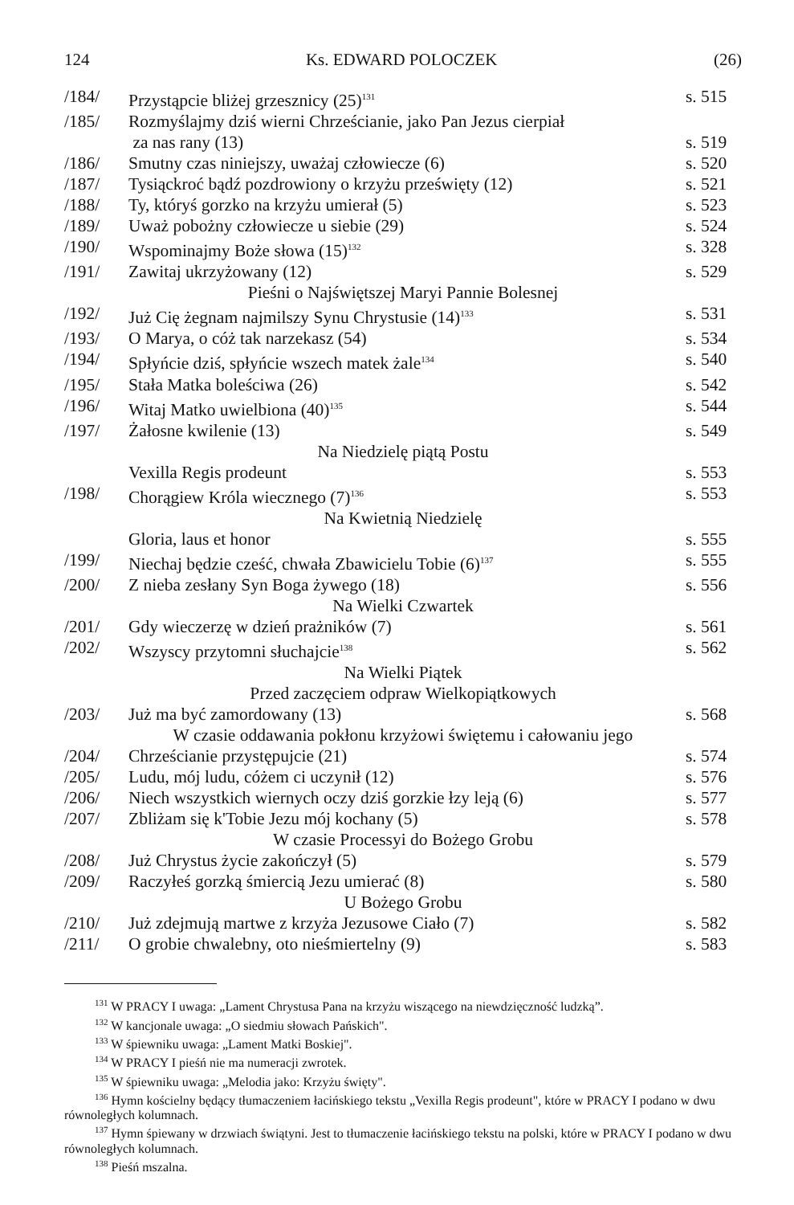124 Ks. EDWARD POLOCZEK (26)
| /184/ | Przystąpcie bliżej grzesznicy (25)<sup>131</sup> | s. 515 |
| /185/ | Rozmyślajmy dziś wierni Chrześcianie, jako Pan Jezus cierpiał za nas rany (13) | s. 519 |
| /186/ | Smutny czas niniejszy, uważaj człowiecze (6) | s. 520 |
| /187/ | Tysiąckroć bądź pozdrowiony o krzyżu prześwięty (12) | s. 521 |
| /188/ | Ty, któryś gorzko na krzyżu umierał (5) | s. 523 |
| /189/ | Uważ pobożny człowiecze u siebie (29) | s. 524 |
| /190/ | Wspominajmy Boże słowa (15)<sup>132</sup> | s. 328 |
| /191/ | Zawitaj ukrzyżowany (12) | s. 529 |
| Pieśni o Najświętszej Maryi Pannie Bolesnej | | |
| /192/ | Już Cię żegnam najmilszy Synu Chrystusie (14)<sup>133</sup> | s. 531 |
| /193/ | O Marya, o cóż tak narzekasz (54) | s. 534 |
| /194/ | Spłyńcie dziś, spłyńcie wszech matek żale<sup>134</sup> | s. 540 |
| /195/ | Stała Matka boleściwa (26) | s. 542 |
| /196/ | Witaj Matko uwielbiona (40)<sup>135</sup> | s. 544 |
| /197/ | Żałosne kwilenie (13) | s. 549 |
| Na Niedzielę piątą Postu | | |
| | Vexilla Regis prodeunt | s. 553 |
| /198/ | Chorągiew Króla wiecznego (7)<sup>136</sup> | s. 553 |
| Na Kwietnią Niedzielę | | |
| | Gloria, laus et honor | s. 555 |
| /199/ | Niechaj będzie cześć, chwała Zbawicielu Tobie (6)<sup>137</sup> | s. 555 |
| /200/ | Z nieba zesłany Syn Boga żywego (18) | s. 556 |
| Na Wielki Czwartek | | |
| /201/ | Gdy wieczerzę w dzień prażników (7) | s. 561 |
| /202/ | Wszyscy przytomni słuchajcie<sup>138</sup> | s. 562 |
| Na Wielki Piątek | | |
| Przed zaczęciem odpraw Wielkopiątkowych | | |
| /203/ | Już ma być zamordowany (13) | s. 568 |
| W czasie oddawania pokłonu krzyżowi świętemu i całowaniu jego | | |
| /204/ | Chrześcianie przystępujcie (21) | s. 574 |
| /205/ | Ludu, mój ludu, cóżem ci uczynił (12) | s. 576 |
| /206/ | Niech wszystkich wiernych oczy dziś gorzkie łzy leją (6) | s. 577 |
| /207/ | Zbliżam się k'Tobie Jezu mój kochany (5) | s. 578 |
| W czasie Processyi do Bożego Grobu | | |
| /208/ | Już Chrystus życie zakończył (5) | s. 579 |
| /209/ | Raczyłeś gorzką śmiercią Jezu umierać (8) | s. 580 |
| U Bożego Grobu | | |
| /210/ | Już zdejmują martwe z krzyża Jezusowe Ciało (7) | s. 582 |
| /211/ | O grobie chwalebny, oto nieśmiertelny (9) | s. 583 |
<sup>131</sup> W PRACY I uwaga: „Lament Chrystusa Pana na krzyżu wiszącego na niewdzięczność ludzką”.
<sup>132</sup> W kancjonale uwaga: „O siedmiu słowach Pańskich".
<sup>133</sup> W śpiewniku uwaga: „Lament Matki Boskiej".
<sup>134</sup> W PRACY I pieśń nie ma numeracji zwrotek.
<sup>135</sup> W śpiewniku uwaga: „Melodia jako: Krzyżu święty".
<sup>136</sup> Hymn kościelny będący tłumaczeniem łacińskiego tekstu „Vexilla Regis prodeunt", które w PRACY I podano w dwu równoległych kolumnach.
<sup>137</sup> Hymn śpiewany w drzwiach świątyni. Jest to tłumaczenie łacińskiego tekstu na polski, które w PRACY I podano w dwu równoległych kolumnach.
<sup>138</sup> Pieśń mszalna.